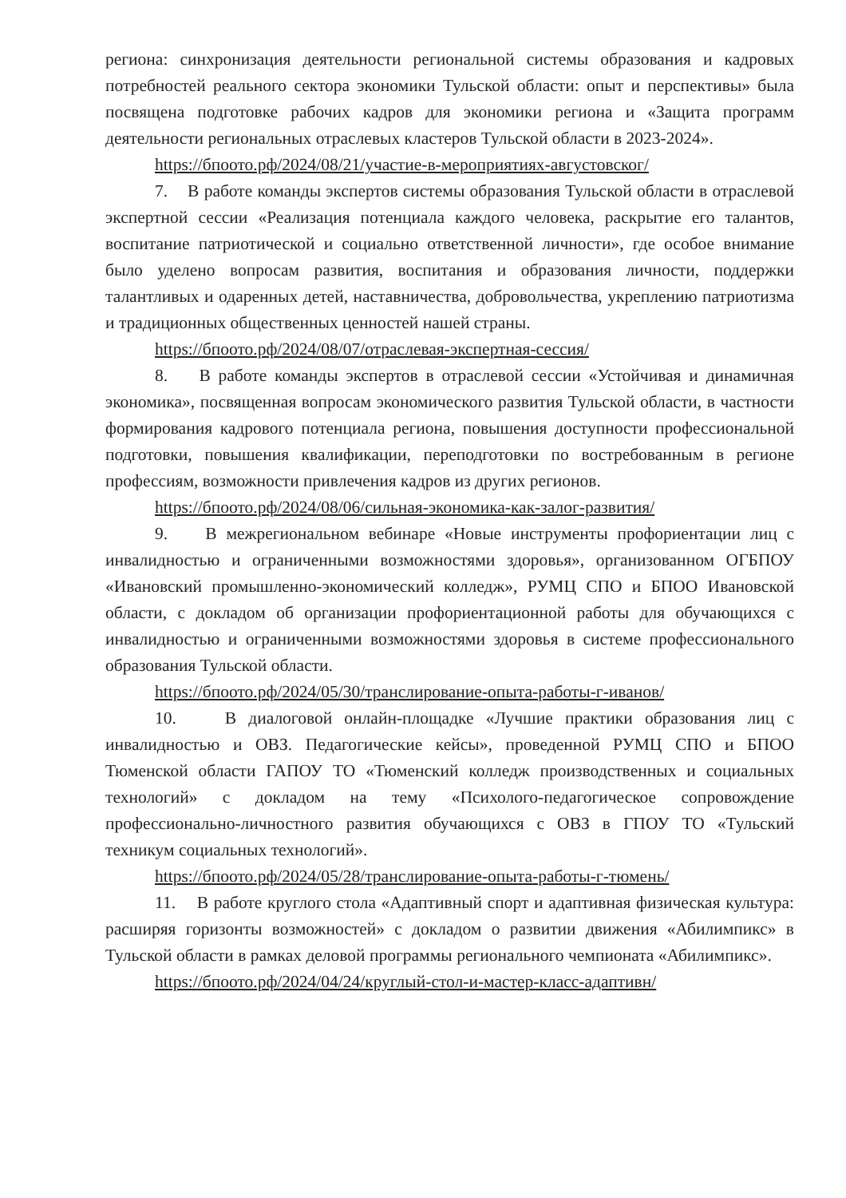региона: синхронизация деятельности региональной системы образования и кадровых потребностей реального сектора экономики Тульской области: опыт и перспективы» была посвящена подготовке рабочих кадров для экономики региона и «Защита программ деятельности региональных отраслевых кластеров Тульской области в 2023-2024».
https://бпоото.рф/2024/08/21/участие-в-мероприятиях-августовског/
7. В работе команды экспертов системы образования Тульской области в отраслевой экспертной сессии «Реализация потенциала каждого человека, раскрытие его талантов, воспитание патриотической и социально ответственной личности», где особое внимание было уделено вопросам развития, воспитания и образования личности, поддержки талантливых и одаренных детей, наставничества, добровольчества, укреплению патриотизма и традиционных общественных ценностей нашей страны.
https://бпоото.рф/2024/08/07/отраслевая-экспертная-сессия/
8. В работе команды экспертов в отраслевой сессии «Устойчивая и динамичная экономика», посвященная вопросам экономического развития Тульской области, в частности формирования кадрового потенциала региона, повышения доступности профессиональной подготовки, повышения квалификации, переподготовки по востребованным в регионе профессиям, возможности привлечения кадров из других регионов.
https://бпоото.рф/2024/08/06/сильная-экономика-как-залог-развития/
9. В межрегиональном вебинаре «Новые инструменты профориентации лиц с инвалидностью и ограниченными возможностями здоровья», организованном ОГБПОУ «Ивановский промышленно-экономический колледж», РУМЦ СПО и БПОО Ивановской области, с докладом об организации профориентационной работы для обучающихся с инвалидностью и ограниченными возможностями здоровья в системе профессионального образования Тульской области.
https://бпоото.рф/2024/05/30/транслирование-опыта-работы-г-иванов/
10. В диалоговой онлайн-площадке «Лучшие практики образования лиц с инвалидностью и ОВЗ. Педагогические кейсы», проведенной РУМЦ СПО и БПОО Тюменской области ГАПОУ ТО «Тюменский колледж производственных и социальных технологий» с докладом на тему «Психолого-педагогическое сопровождение профессионально-личностного развития обучающихся с ОВЗ в ГПОУ ТО «Тульский техникум социальных технологий».
https://бпоото.рф/2024/05/28/транслирование-опыта-работы-г-тюмень/
11. В работе круглого стола «Адаптивный спорт и адаптивная физическая культура: расширяя горизонты возможностей» с докладом о развитии движения «Абилимпикс» в Тульской области в рамках деловой программы регионального чемпионата «Абилимпикс».
https://бпоото.рф/2024/04/24/круглый-стол-и-мастер-класс-адаптивн/